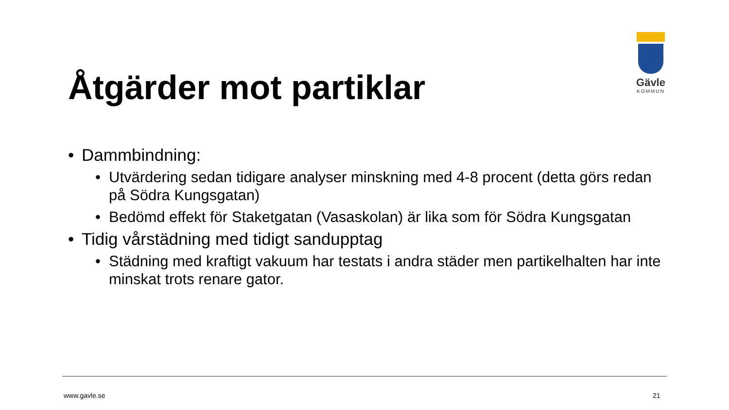Gävle
KOMMUN
Åtgärder mot partiklar
• Dammbindning:
• Utvärdering sedan tidigare analyser minskning med 4-8 procent (detta görs redan på Södra Kungsgatan)
• Bedömd effekt för Staketgatan (Vasaskolan) är lika som för Södra Kungsgatan
• Tidig vårstädning med tidigt sandupptag
• Städning med kraftigt vakuum har testats i andra städer men partikelhalten har inte minskat trots renare gator.
www.gavle.se 21